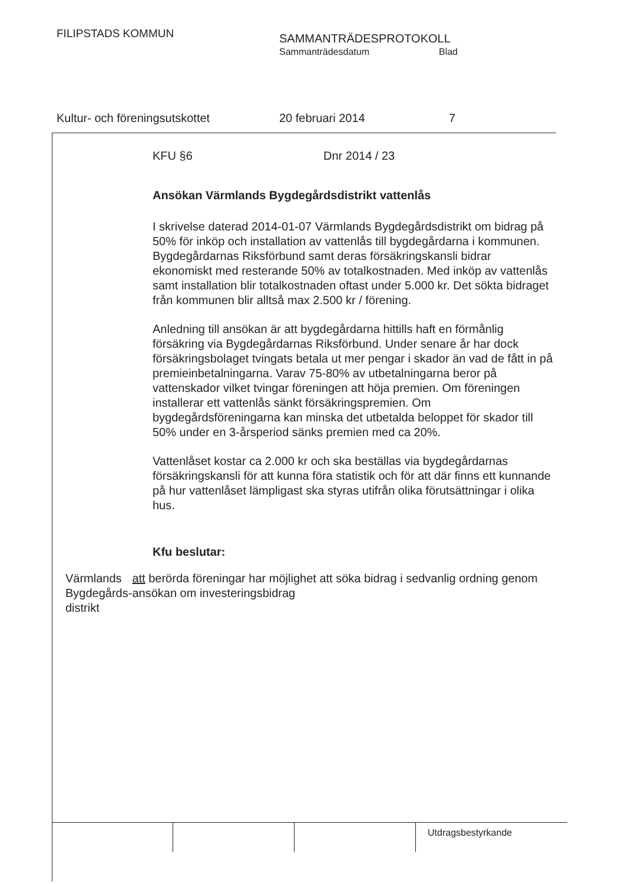FILIPSTADS KOMMUN
SAMMANTRÄDESPROTOKOLL
Sammanträdesdatum Blad
Kultur- och föreningsutskottet 20 februari 2014 7
KFU §6 Dnr 2014 / 23
Ansökan Värmlands Bygdegårdsdistrikt vattenlås
I skrivelse daterad 2014-01-07 Värmlands Bygdegårdsdistrikt om bidrag på 50% för inköp och installation av vattenlås till bygdegårdarna i kommunen. Bygdegårdarnas Riksförbund samt deras försäkringskansli bidrar ekonomiskt med resterande 50% av totalkostnaden. Med inköp av vattenlås samt installation blir totalkostnaden oftast under 5.000 kr. Det sökta bidraget från kommunen blir alltså max 2.500 kr / förening.
Anledning till ansökan är att bygdegårdarna hittills haft en förmånlig försäkring via Bygdegårdarnas Riksförbund. Under senare år har dock försäkringsbolaget tvingats betala ut mer pengar i skador än vad de fått in på premieinbetalningarna. Varav 75-80% av utbetalningarna beror på vattenskador vilket tvingar föreningen att höja premien. Om föreningen installerar ett vattenlås sänkt försäkringspremien. Om bygdegårdsföreningarna kan minska det utbetalda beloppet för skador till 50% under en 3-årsperiod sänks premien med ca 20%.
Vattenlåset kostar ca 2.000 kr och ska beställas via bygdegårdarnas försäkringskansli för att kunna föra statistik och för att där finns ett kunnande på hur vattenlåset lämpligast ska styras utifrån olika förutsättningar i olika hus.
Kfu beslutar:
Värmlands Bygdegårds-distrikt
att berörda föreningar har möjlighet att söka bidrag i sedvanlig ordning genom ansökan om investeringsbidrag
Utdragsbestyrkande